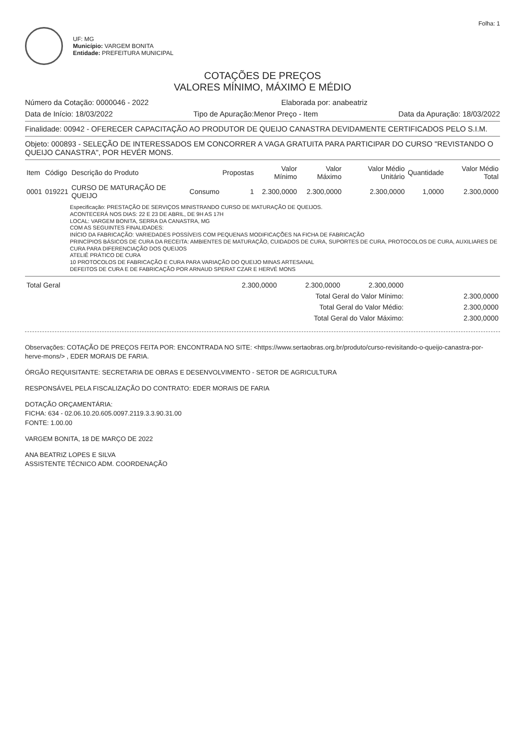Folha: 1
UF: MG
Município: VARGEM BONITA
Entidade: PREFEITURA MUNICIPAL
COTAÇÕES DE PREÇOS
VALORES MÍNIMO, MÁXIMO E MÉDIO
Número da Cotação: 0000046 - 2022 Elaborada por: anabeatriz
Data de Início: 18/03/2022 Tipo de Apuração:Menor Preço - Item Data da Apuração: 18/03/2022
Finalidade: 00942 - OFERECER CAPACITAÇÃO AO PRODUTOR DE QUEIJO CANASTRA DEVIDAMENTE CERTIFICADOS PELO S.I.M.
Objeto: 000893 - SELEÇÃO DE INTERESSADOS EM CONCORRER A VAGA GRATUITA PARA PARTICIPAR DO CURSO "REVISTANDO O QUEIJO CANASTRA", POR HEVÉR MONS.
| Item | Código | Descrição do Produto | | Propostas | Valor Mínimo | Valor Máximo | Valor Médio Unitário | Quantidade | Valor Médio Total |
| --- | --- | --- | --- | --- | --- | --- | --- | --- | --- |
| 0001 | 019221 | CURSO DE MATURAÇÃO DE QUEIJO | Consumo | 1 | 2.300,0000 | 2.300,0000 | 2.300,0000 | 1,0000 | 2.300,0000 |
Especificação: PRESTAÇÃO DE SERVIÇOS MINISTRANDO CURSO DE MATURAÇÃO DE QUEIJOS.
ACONTECERÁ NOS DIAS: 22 E 23 DE ABRIL, DE 9H AS 17H
LOCAL: VARGEM BONITA, SERRA DA CANASTRA, MG
COM AS SEGUINTES FINALIDADES:
INÍCIO DA FABRICAÇÃO: VARIEDADES POSSÍVEIS COM PEQUENAS MODIFICAÇÕES NA FICHA DE FABRICAÇÃO
PRINCÍPIOS BÁSICOS DE CURA DA RECEITA: AMBIENTES DE MATURAÇÃO, CUIDADOS DE CURA, SUPORTES DE CURA, PROTOCOLOS DE CURA, AUXILIARES DE CURA PARA DIFERENCIAÇÃO DOS QUEIJOS
ATELIÊ PRÁTICO DE CURA
10 PROTOCOLOS DE FABRICAÇÃO E CURA PARA VARIAÇÃO DO QUEIJO MINAS ARTESANAL
DEFEITOS DE CURA E DE FABRICAÇÃO POR ARNAUD SPERAT CZAR E HERVÉ MONS
| Total Geral | 2.300,0000 | 2.300,0000 | 2.300,0000 | |
| Total Geral do Valor Mínimo: | | | | 2.300,0000 |
| Total Geral do Valor Médio: | | | | 2.300,0000 |
| Total Geral do Valor Máximo: | | | | 2.300,0000 |
Observações: COTAÇÃO DE PREÇOS FEITA POR: ENCONTRADA NO SITE: <https://www.sertaobras.org.br/produto/curso-revisitando-o-queijo-canastra-por-herve-mons/> , EDER MORAIS DE FARIA.
ÓRGÃO REQUISITANTE: SECRETARIA DE OBRAS E DESENVOLVIMENTO - SETOR DE AGRICULTURA
RESPONSÁVEL PELA FISCALIZAÇÃO DO CONTRATO: EDER MORAIS DE FARIA
DOTAÇÃO ORÇAMENTÁRIA:
FICHA: 634 - 02.06.10.20.605.0097.2119.3.3.90.31.00
FONTE: 1.00.00
VARGEM BONITA, 18 DE MARÇO DE 2022
ANA BEATRIZ LOPES E SILVA
ASSISTENTE TÉCNICO ADM. COORDENAÇÃO